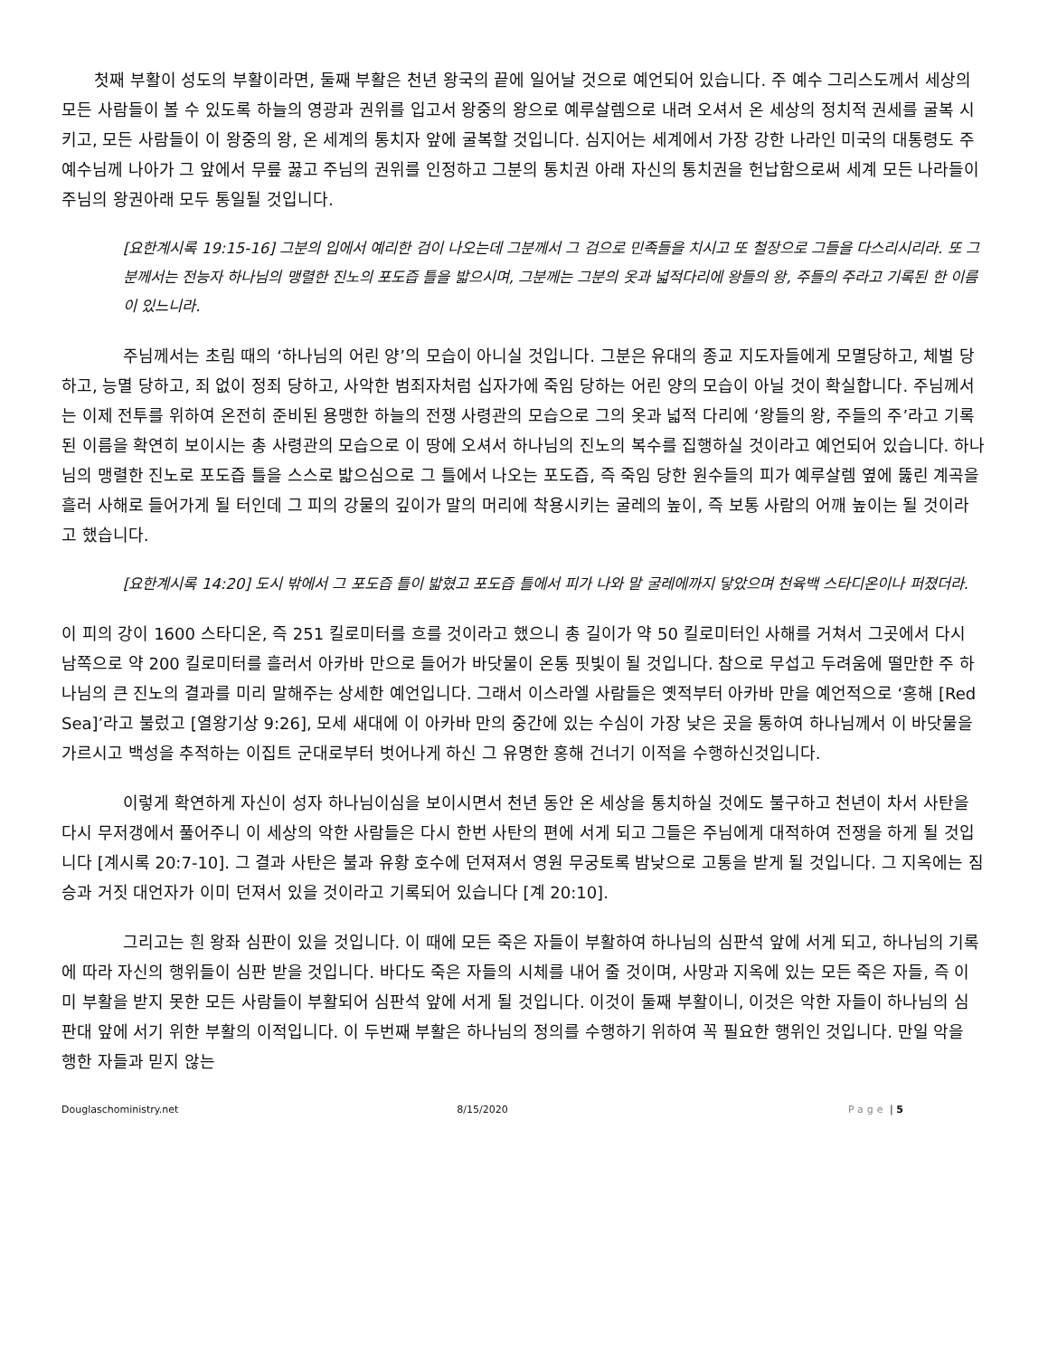첫째 부활이 성도의 부활이라면, 둘째 부활은 천년 왕국의 끝에 일어날 것으로 예언되어 있습니다. 주 예수 그리스도께서 세상의 모든 사람들이 볼 수 있도록 하늘의 영광과 권위를 입고서 왕중의 왕으로 예루살렘으로 내려 오셔서 온 세상의 정치적 권세를 굴복 시키고, 모든 사람들이 이 왕중의 왕, 온 세계의 통치자 앞에 굴복할 것입니다. 심지어는 세계에서 가장 강한 나라인 미국의 대통령도 주 예수님께 나아가 그 앞에서 무릎 꿇고 주님의 권위를 인정하고 그분의 통치권 아래 자신의 통치권을 헌납함으로써 세계 모든 나라들이 주님의 왕권아래 모두 통일될 것입니다.
[요한계시록 19:15-16] 그분의 입에서 예리한 검이 나오는데 그분께서 그 검으로 민족들을 치시고 또 철장으로 그들을 다스리시리라. 또 그분께서는 전능자 하나님의 맹렬한 진노의 포도즙 틀을 밟으시며, 그분께는 그분의 옷과 넓적다리에 왕들의 왕, 주들의 주라고 기록된 한 이름이 있느니라.
주님께서는 초림 때의 ‘하나님의 어린 양’의 모습이 아니실 것입니다. 그분은 유대의 종교 지도자들에게 모멸당하고, 체벌 당하고, 능멸 당하고, 죄 없이 정죄 당하고, 사악한 범죄자처럼 십자가에 죽임 당하는 어린 양의 모습이 아닐 것이 확실합니다. 주님께서는 이제 전투를 위하여 온전히 준비된 용맹한 하늘의 전쟁 사령관의 모습으로 그의 옷과 넓적 다리에 ‘왕들의 왕, 주들의 주’라고 기록된 이름을 확연히 보이시는 총 사령관의 모습으로 이 땅에 오셔서 하나님의 진노의 복수를 집행하실 것이라고 예언되어 있습니다. 하나님의 맹렬한 진노로 포도즙 틀을 스스로 밟으심으로 그 틀에서 나오는 포도즙, 즉 죽임 당한 원수들의 피가 예루살렘 옆에 뚫린 계곡을 흘러 사해로 들어가게 될 터인데 그 피의 강물의 깊이가 말의 머리에 착용시키는 굴레의 높이, 즉 보통 사람의 어깨 높이는 될 것이라고 했습니다.
[요한계시록 14:20] 도시 밖에서 그 포도즙 틀이 밟혔고 포도즙 틀에서 피가 나와 말 굴레에까지 닿았으며 천육백 스타디온이나 퍼졌더라.
이 피의 강이 1600 스타디온, 즉 251 킬로미터를 흐를 것이라고 했으니 총 길이가 약 50 킬로미터인 사해를 거쳐서 그곳에서 다시 남쪽으로 약 200 킬로미터를 흘러서 아카바 만으로 들어가 바닷물이 온통 핏빛이 될 것입니다. 참으로 무섭고 두려움에 떨만한 주 하나님의 큰 진노의 결과를 미리 말해주는 상세한 예언입니다. 그래서 이스라엘 사람들은 옛적부터 아카바 만을 예언적으로 ‘홍해 [Red Sea]’라고 불렀고 [열왕기상 9:26], 모세 새대에 이 아카바 만의 중간에 있는 수심이 가장 낮은 곳을 통하여 하나님께서 이 바닷물을 가르시고 백성을 추적하는 이집트 군대로부터 벗어나게 하신 그 유명한 홍해 건너기 이적을 수행하신것입니다.
이렇게 확연하게 자신이 성자 하나님이심을 보이시면서 천년 동안 온 세상을 통치하실 것에도 불구하고 천년이 차서 사탄을 다시 무저갱에서 풀어주니 이 세상의 악한 사람들은 다시 한번 사탄의 편에 서게 되고 그들은 주님에게 대적하여 전쟁을 하게 될 것입니다 [계시록 20:7-10]. 그 결과 사탄은 불과 유황 호수에 던져져서 영원 무궁토록 밤낮으로 고통을 받게 될 것입니다. 그 지옥에는 짐승과 거짓 대언자가 이미 던져서 있을 것이라고 기록되어 있습니다 [계 20:10].
그리고는 흰 왕좌 심판이 있을 것입니다. 이 때에 모든 죽은 자들이 부활하여 하나님의 심판석 앞에 서게 되고, 하나님의 기록에 따라 자신의 행위들이 심판 받을 것입니다. 바다도 죽은 자들의 시체를 내어 줄 것이며, 사망과 지옥에 있는 모든 죽은 자들, 즉 이미 부활을 받지 못한 모든 사람들이 부활되어 심판석 앞에 서게 될 것입니다. 이것이 둘째 부활이니, 이것은 악한 자들이 하나님의 심판대 앞에 서기 위한 부활의 이적입니다. 이 두번째 부활은 하나님의 정의를 수행하기 위하여 꼭 필요한 행위인 것입니다. 만일 악을 행한 자들과 믿지 않는
Douglaschoministry.net 8/15/2020 Page | 5